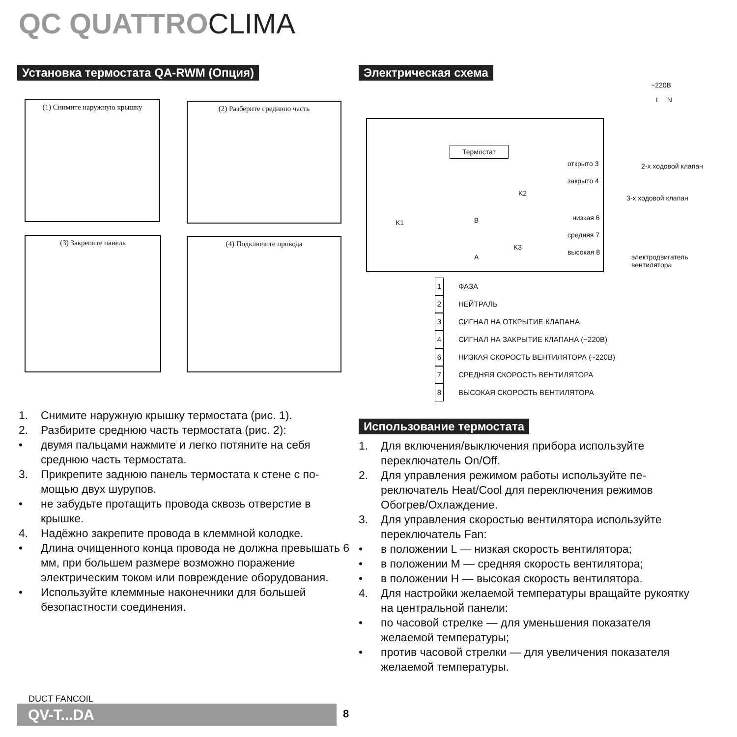QC QUATTROCLIMA
Установка термостата QA-RWM (Опция)
Электрическая схема
(1) Снимите наружную крышку (2) Разберите среднюю часть
(3) Закрепите панель (4) Подключите провода
~220В
L N
Термостат
открыто 3
закрыто 4
2-х ходовой клапан
3-х ходовой клапан
низкая 6
средняя 7
высокая 8
электродвигатель вентилятора
B
A
K1
K2
K3
1 ФАЗА
2 НЕЙТРАЛЬ
3 СИГНАЛ НА ОТКРЫТИЕ КЛАПАНА
4 СИГНАЛ НА ЗАКРЫТИЕ КЛАПАНА (~220В)
6 НИЗКАЯ СКОРОСТЬ ВЕНТИЛЯТОРА (~220В)
7 СРЕДНЯЯ СКОРОСТЬ ВЕНТИЛЯТОРА
8 ВЫСОКАЯ СКОРОСТЬ ВЕНТИЛЯТОРА
1. Снимите наружную крышку термостата (рис. 1).
2. Разбирите среднюю часть термостата (рис. 2):
• двумя пальцами нажмите и легко потяните на себя среднюю часть термостата.
3. Прикрепите заднюю панель термостата к стене с по­мощью двух шурупов.
• не забудьте протащить провода сквозь отверстие в крышке.
4. Надёжно закрепите провода в клеммной колодке.
• Длина очищенного конца провода не должна превы­шать 6 мм, при большем размере возможно пораже­ние электрическим током или повреждение обору­дования.
• Используйте клеммные наконечники для большей безопастности соединения.
Использование термостата
1. Для включения/выключения прибора используйте переключатель On/Off.
2. Для управления режимом работы используйте пе­реключатель Heat/Cool для переключения режимов Обогрев/Охлаждение.
3. Для управления скоростью вентилятора используй­те переключатель Fan:
• в положении L — низкая скорость вентилятора;
• в положении M — средняя скорость вентилятора;
• в положении H — высокая скорость вентилятора.
4. Для настройки желаемой температуры вращайте ру­коятку на центральной панели:
• по часовой стрелке — для уменьшения показателя желаемой температуры;
• против часовой стрелки — для увеличения показа­теля желаемой температуры.
DUCT FANCOIL
QV-T...DA 8